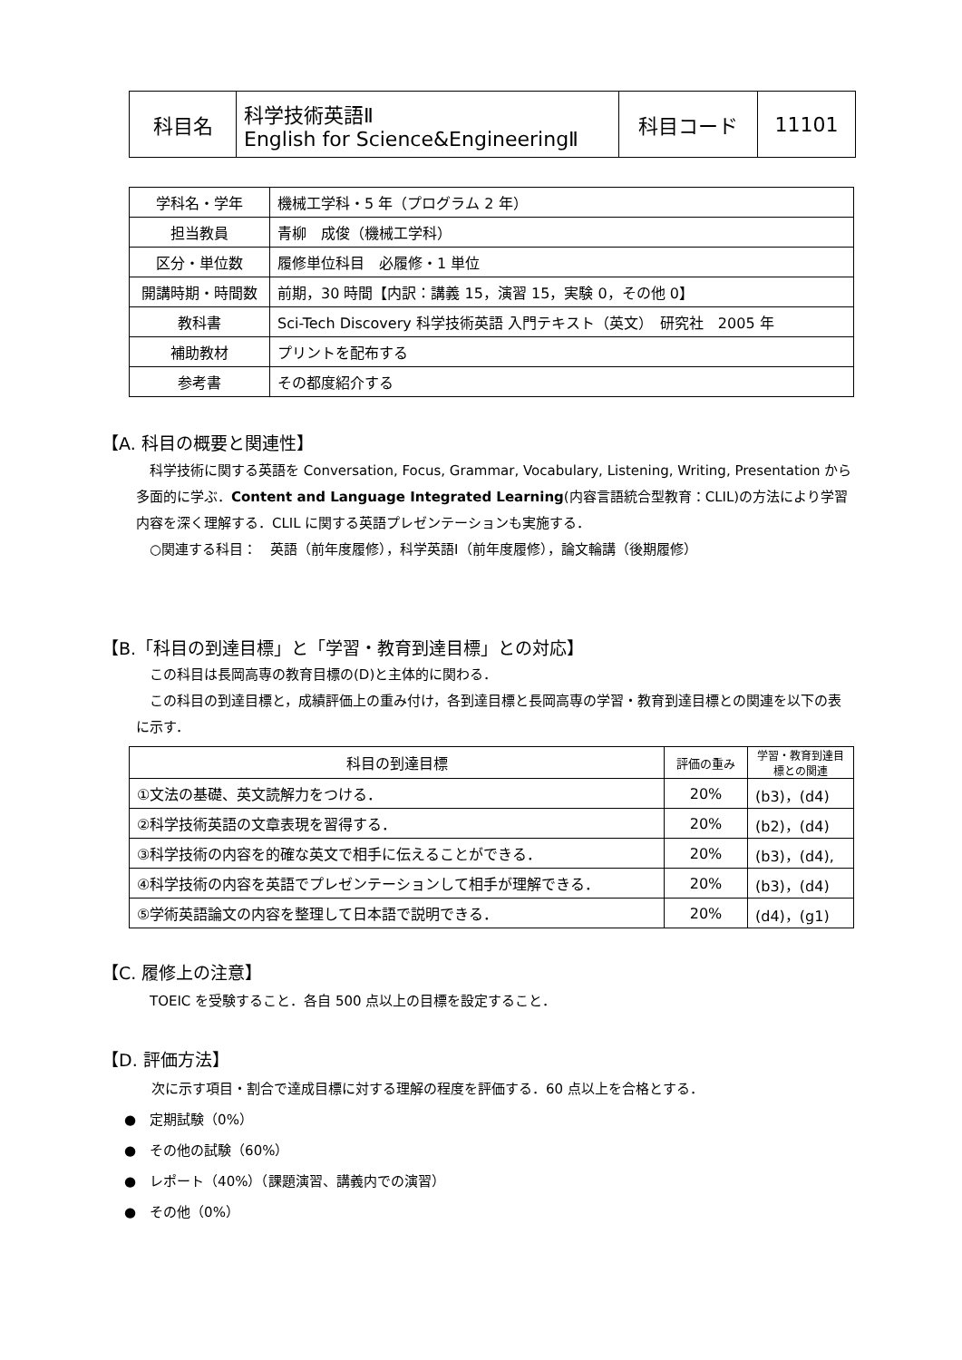| 科目名 | 科学技術英語Ⅱ English for Science&EngineeringⅡ | 科目コード | 11101 |
| 学科名・学年 | 機械工学科・5 年（プログラム 2 年） |
| 担当教員 | 青柳 成俊（機械工学科） |
| 区分・単位数 | 履修単位科目 必履修・1 単位 |
| 開講時期・時間数 | 前期，30 時間【内訳：講義 15，演習 15，実験 0，その他 0】 |
| 教科書 | Sci-Tech Discovery 科学技術英語 入門テキスト（英文） 研究社 2005 年 |
| 補助教材 | プリントを配布する |
| 参考書 | その都度紹介する |
【A. 科目の概要と関連性】
　科学技術に関する英語を Conversation, Focus, Grammar, Vocabulary, Listening, Writing, Presentation から多面的に学ぶ．Content and Language Integrated Learning(内容言語統合型教育：CLIL)の方法により学習内容を深く理解する．CLIL に関する英語プレゼンテーションも実施する．
　○関連する科目：　英語（前年度履修），科学英語Ⅰ（前年度履修），論文輪講（後期履修）
【B.「科目の到達目標」と「学習・教育到達目標」との対応】
　この科目は長岡高専の教育目標の(D)と主体的に関わる．
　この科目の到達目標と，成績評価上の重み付け，各到達目標と長岡高専の学習・教育到達目標との関連を以下の表に示す．
| 科目の到達目標 | 評価の重み | 学習・教育到達目標との関連 |
| --- | --- | --- |
| ①文法の基礎、英文読解力をつける． | 20% | (b3)，(d4) |
| ②科学技術英語の文章表現を習得する． | 20% | (b2)，(d4) |
| ③科学技術の内容を的確な英文で相手に伝えることができる． | 20% | (b3)，(d4), |
| ④科学技術の内容を英語でプレゼンテーションして相手が理解できる． | 20% | (b3)，(d4) |
| ⑤学術英語論文の内容を整理して日本語で説明できる． | 20% | (d4)，(g1) |
【C. 履修上の注意】
　TOEIC を受験すること．各自 500 点以上の目標を設定すること．
【D. 評価方法】
　　次に示す項目・割合で達成目標に対する理解の程度を評価する．60 点以上を合格とする．
●　定期試験（0%）
●　その他の試験（60%）
●　レポート（40%）（課題演習、講義内での演習）
●　その他（0%）